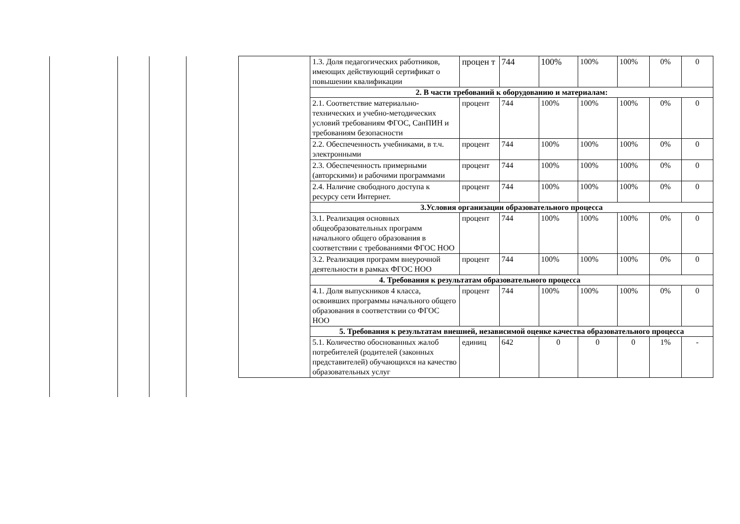| | 1.3. Доля педагогических работников, имеющих действующий сертификат о повышении квалификации | процен т | 744 | 100% | 100% | 100% | 0% | 0 |
| | 2. В части требований к оборудованию и материалам: | | | | | | | |
| | 2.1. Соответствие материально-технических и учебно-методических условий требованиям ФГОС, СанПИН и требованиям безопасности | процент | 744 | 100% | 100% | 100% | 0% | 0 |
| | 2.2. Обеспеченность учебниками, в т.ч. электронными | процент | 744 | 100% | 100% | 100% | 0% | 0 |
| | 2.3. Обеспеченность примерными (авторскими) и рабочими программами | процент | 744 | 100% | 100% | 100% | 0% | 0 |
| | 2.4. Наличие свободного доступа к ресурсу сети Интернет. | процент | 744 | 100% | 100% | 100% | 0% | 0 |
| | 3.Условия организации образовательного процесса | | | | | | | |
| | 3.1. Реализация основных общеобразовательных программ начального общего образования в соответствии с требованиями ФГОС НОО | процент | 744 | 100% | 100% | 100% | 0% | 0 |
| | 3.2. Реализация программ внеурочной деятельности в рамках ФГОС НОО | процент | 744 | 100% | 100% | 100% | 0% | 0 |
| | 4. Требования к результатам образовательного процесса | | | | | | | |
| | 4.1. Доля выпускников 4 класса, освоивших программы начального общего образования в соответствии со ФГОС НОО | процент | 744 | 100% | 100% | 100% | 0% | 0 |
| | 5. Требования к результатам внешней, независимой оценке качества образовательного процесса | | | | | | | |
| | 5.1. Количество обоснованных жалоб потребителей (родителей (законных представителей) обучающихся на качество образовательных услуг | единиц | 642 | 0 | 0 | 0 | 1% | - |